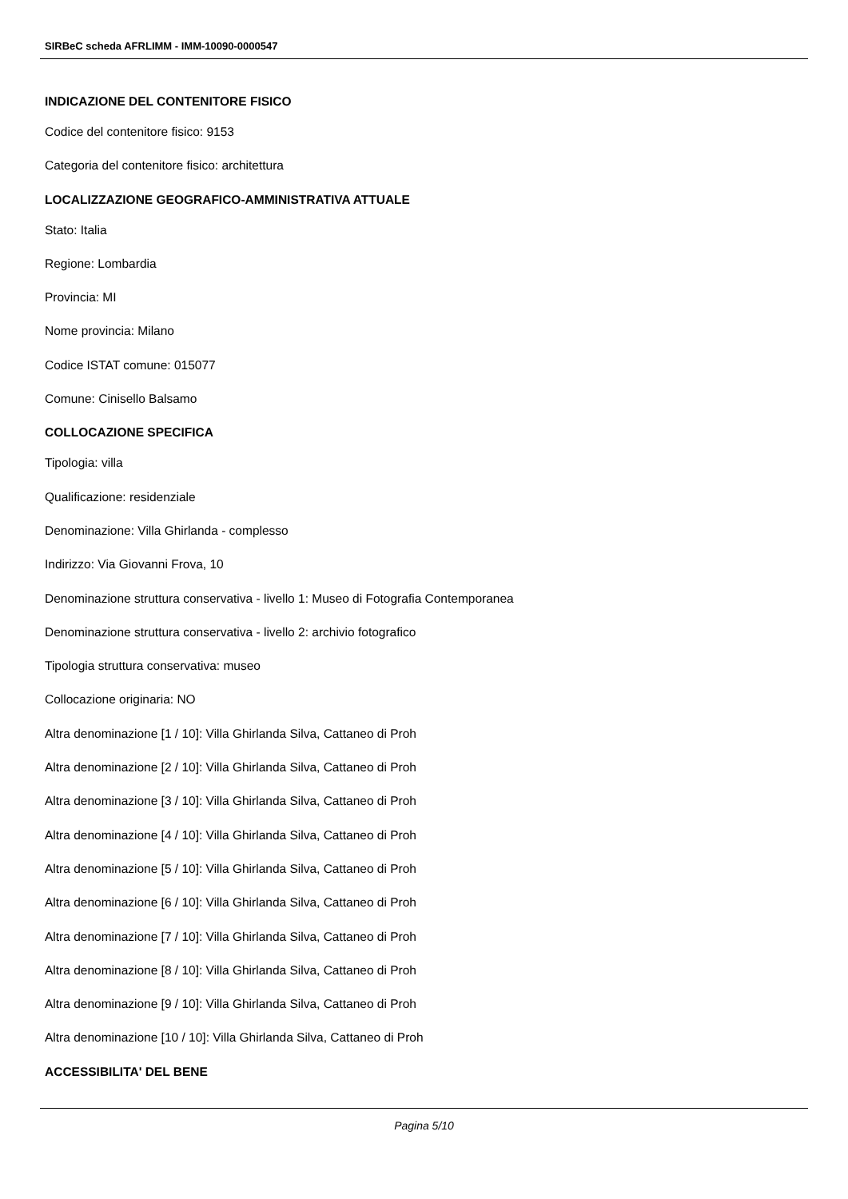SIRBeC scheda AFRLIMM - IMM-10090-0000547
INDICAZIONE DEL CONTENITORE FISICO
Codice del contenitore fisico: 9153
Categoria del contenitore fisico: architettura
LOCALIZZAZIONE GEOGRAFICO-AMMINISTRATIVA ATTUALE
Stato: Italia
Regione: Lombardia
Provincia: MI
Nome provincia: Milano
Codice ISTAT comune: 015077
Comune: Cinisello Balsamo
COLLOCAZIONE SPECIFICA
Tipologia: villa
Qualificazione: residenziale
Denominazione: Villa Ghirlanda - complesso
Indirizzo: Via Giovanni Frova, 10
Denominazione struttura conservativa - livello 1: Museo di Fotografia Contemporanea
Denominazione struttura conservativa - livello 2: archivio fotografico
Tipologia struttura conservativa: museo
Collocazione originaria: NO
Altra denominazione [1 / 10]: Villa Ghirlanda Silva, Cattaneo di Proh
Altra denominazione [2 / 10]: Villa Ghirlanda Silva, Cattaneo di Proh
Altra denominazione [3 / 10]: Villa Ghirlanda Silva, Cattaneo di Proh
Altra denominazione [4 / 10]: Villa Ghirlanda Silva, Cattaneo di Proh
Altra denominazione [5 / 10]: Villa Ghirlanda Silva, Cattaneo di Proh
Altra denominazione [6 / 10]: Villa Ghirlanda Silva, Cattaneo di Proh
Altra denominazione [7 / 10]: Villa Ghirlanda Silva, Cattaneo di Proh
Altra denominazione [8 / 10]: Villa Ghirlanda Silva, Cattaneo di Proh
Altra denominazione [9 / 10]: Villa Ghirlanda Silva, Cattaneo di Proh
Altra denominazione [10 / 10]: Villa Ghirlanda Silva, Cattaneo di Proh
ACCESSIBILITA' DEL BENE
Pagina 5/10